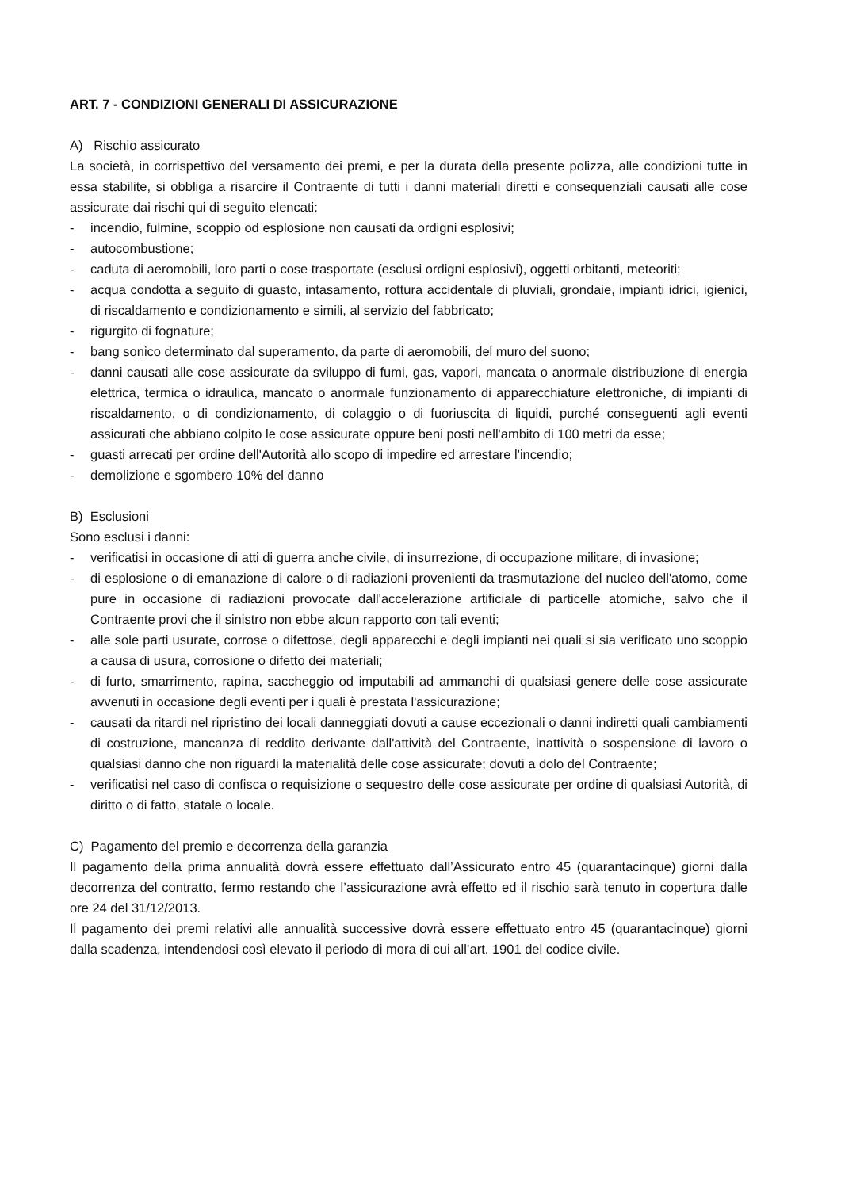ART. 7 - CONDIZIONI GENERALI DI ASSICURAZIONE
A) Rischio assicurato
La società, in corrispettivo del versamento dei premi, e per la durata della presente polizza, alle condizioni tutte in essa stabilite, si obbliga a risarcire il Contraente di tutti i danni materiali diretti e consequenziali causati alle cose assicurate dai rischi qui di seguito elencati:
- incendio, fulmine, scoppio od esplosione non causati da ordigni esplosivi;
- autocombustione;
- caduta di aeromobili, loro parti o cose trasportate (esclusi ordigni esplosivi), oggetti orbitanti, meteoriti;
- acqua condotta a seguito di guasto, intasamento, rottura accidentale di pluviali, grondaie, impianti idrici, igienici, di riscaldamento e condizionamento e simili, al servizio del fabbricato;
- rigurgito di fognature;
- bang sonico determinato dal superamento, da parte di aeromobili, del muro del suono;
- danni causati alle cose assicurate da sviluppo di fumi, gas, vapori, mancata o anormale distribuzione di energia elettrica, termica o idraulica, mancato o anormale funzionamento di apparecchiature elettroniche, di impianti di riscaldamento, o di condizionamento, di colaggio o di fuoriuscita di liquidi, purché conseguenti agli eventi assicurati che abbiano colpito le cose assicurate oppure beni posti nell'ambito di 100 metri da esse;
- guasti arrecati per ordine dell'Autorità allo scopo di impedire ed arrestare l'incendio;
- demolizione e sgombero 10% del danno
B) Esclusioni
Sono esclusi i danni:
- verificatisi in occasione di atti di guerra anche civile, di insurrezione, di occupazione militare, di invasione;
- di esplosione o di emanazione di calore o di radiazioni provenienti da trasmutazione del nucleo dell'atomo, come pure in occasione di radiazioni provocate dall'accelerazione artificiale di particelle atomiche, salvo che il Contraente provi che il sinistro non ebbe alcun rapporto con tali eventi;
- alle sole parti usurate, corrose o difettose, degli apparecchi e degli impianti nei quali si sia verificato uno scoppio a causa di usura, corrosione o difetto dei materiali;
- di furto, smarrimento, rapina, saccheggio od imputabili ad ammanchi di qualsiasi genere delle cose assicurate avvenuti in occasione degli eventi per i quali è prestata l'assicurazione;
- causati da ritardi nel ripristino dei locali danneggiati dovuti a cause eccezionali o danni indiretti quali cambiamenti di costruzione, mancanza di reddito derivante dall'attività del Contraente, inattività o sospensione di lavoro o qualsiasi danno che non riguardi la materialità delle cose assicurate; dovuti a dolo del Contraente;
- verificatisi nel caso di confisca o requisizione o sequestro delle cose assicurate per ordine di qualsiasi Autorità, di diritto o di fatto, statale o locale.
C) Pagamento del premio e decorrenza della garanzia
Il pagamento della prima annualità dovrà essere effettuato dall’Assicurato entro 45 (quarantacinque) giorni dalla decorrenza del contratto, fermo restando che l’assicurazione avrà effetto ed il rischio sarà tenuto in copertura dalle ore 24 del 31/12/2013.
Il pagamento dei premi relativi alle annualità successive dovrà essere effettuato entro 45 (quarantacinque) giorni dalla scadenza, intendendosi così elevato il periodo di mora di cui all’art. 1901 del codice civile.